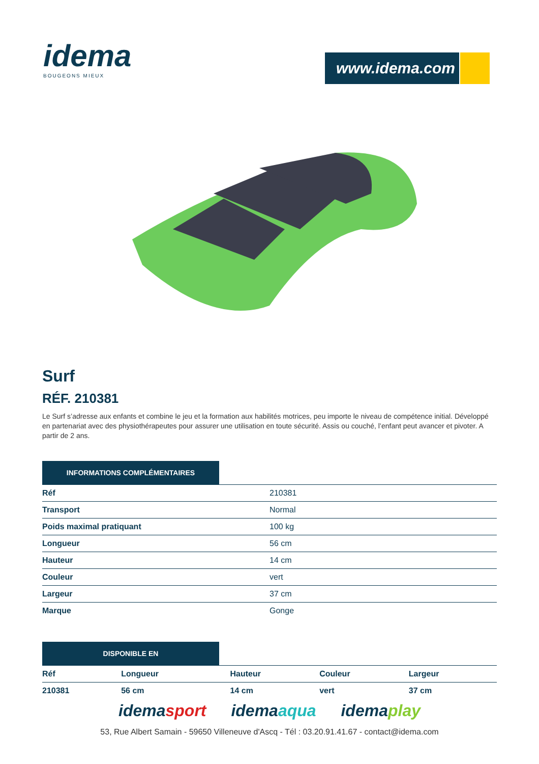idema
BOUGEONS MIEUX
www.idema.com
Surf
RÉF. 210381
Le Surf s’adresse aux enfants et combine le jeu et la formation aux habilités motrices, peu importe le niveau de compétence initial. Développé en partenariat avec des physiothérapeutes pour assurer une utilisation en toute sécurité. Assis ou couché, l’enfant peut avancer et pivoter. A partir de 2 ans.
INFORMATIONS COMPLÉMENTAIRES
| Réf | 210381 |
| Transport | Normal |
| Poids maximal pratiquant | 100 kg |
| Longueur | 56 cm |
| Hauteur | 14 cm |
| Couleur | vert |
| Largeur | 37 cm |
| Marque | Gonge |
DISPONIBLE EN
| Réf | Longueur | Hauteur | Couleur | Largeur |
| --- | --- | --- | --- | --- |
| 210381 | 56 cm | 14 cm | vert | 37 cm |
idemasport idemaaqua idemaplay
53, Rue Albert Samain - 59650 Villeneuve d'Ascq - Tél : 03.20.91.41.67 - contact@idema.com